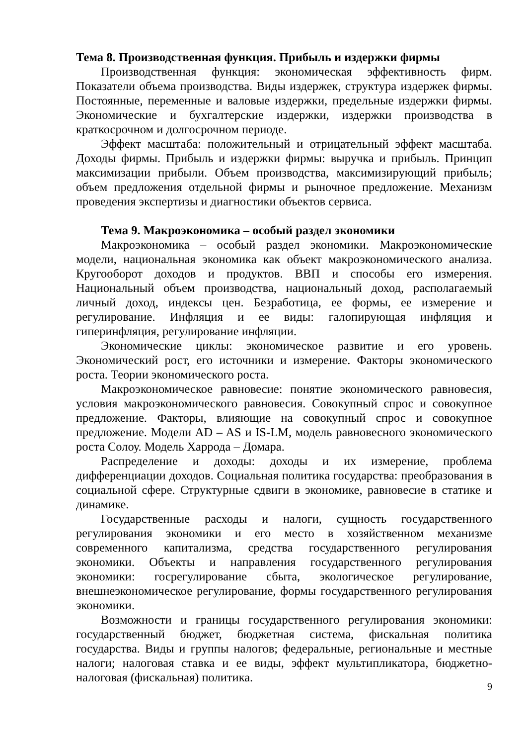Тема 8. Производственная функция. Прибыль и издержки фирмы
Производственная функция: экономическая эффективность фирм. Показатели объема производства. Виды издержек, структура издержек фирмы. Постоянные, переменные и валовые издержки, предельные издержки фирмы. Экономические и бухгалтерские издержки, издержки производства в краткосрочном и долгосрочном периоде.
Эффект масштаба: положительный и отрицательный эффект масштаба. Доходы фирмы. Прибыль и издержки фирмы: выручка и прибыль. Принцип максимизации прибыли. Объем производства, максимизирующий прибыль; объем предложения отдельной фирмы и рыночное предложение. Механизм проведения экспертизы и диагностики объектов сервиса.
Тема 9. Макроэкономика – особый раздел экономики
Макроэкономика – особый раздел экономики. Макроэкономические модели, национальная экономика как объект макроэкономического анализа. Кругооборот доходов и продуктов. ВВП и способы его измерения. Национальный объем производства, национальный доход, располагаемый личный доход, индексы цен. Безработица, ее формы, ее измерение и регулирование. Инфляция и ее виды: галопирующая инфляция и гиперинфляция, регулирование инфляции.
Экономические циклы: экономическое развитие и его уровень. Экономический рост, его источники и измерение. Факторы экономического роста. Теории экономического роста.
Макроэкономическое равновесие: понятие экономического равновесия, условия макроэкономического равновесия. Совокупный спрос и совокупное предложение. Факторы, влияющие на совокупный спрос и совокупное предложение. Модели AD – AS и IS-LM, модель равновесного экономического роста Солоу. Модель Харрода – Домара.
Распределение и доходы: доходы и их измерение, проблема дифференциации доходов. Социальная политика государства: преобразования в социальной сфере. Структурные сдвиги в экономике, равновесие в статике и динамике.
Государственные расходы и налоги, сущность государственного регулирования экономики и его место в хозяйственном механизме современного капитализма, средства государственного регулирования экономики. Объекты и направления государственного регулирования экономики: госрегулирование сбыта, экологическое регулирование, внешнеэкономическое регулирование, формы государственного регулирования экономики.
Возможности и границы государственного регулирования экономики: государственный бюджет, бюджетная система, фискальная политика государства. Виды и группы налогов; федеральные, региональные и местные налоги; налоговая ставка и ее виды, эффект мультипликатора, бюджетно-налоговая (фискальная) политика.
9